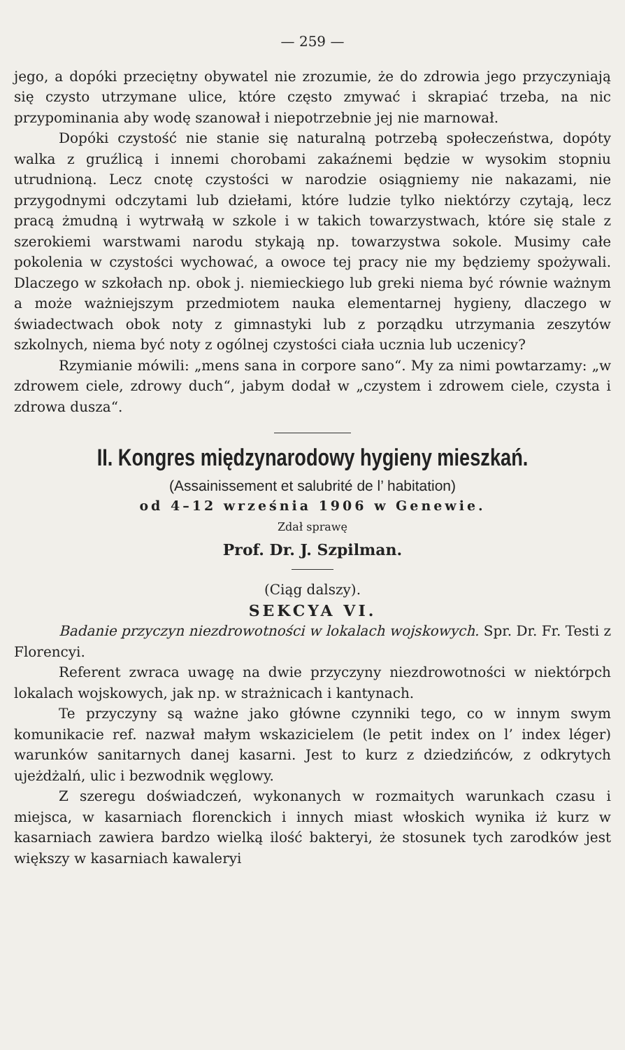— 259 —
jego, a dopóki przeciętny obywatel nie zrozumie, że do zdrowia jego przyczyniają się czysto utrzymane ulice, które często zmywać i skrapiać trzeba, na nic przypominania aby wodę szanował i niepotrzebnie jej nie marnował.
Dopóki czystość nie stanie się naturalną potrzebą społeczeństwa, dopóty walka z gruźlicą i innemi chorobami zakaźnemi będzie w wysokim stopniu utrudnioną. Lecz cnotę czystości w narodzie osiągniemy nie nakazami, nie przygodnymi odczytami lub dziełami, które ludzie tylko niektórzy czytają, lecz pracą żmudną i wytrwałą w szkole i w takich towarzystwach, które się stale z szerokiemi warstwami narodu stykają np. towarzystwa sokole. Musimy całe pokolenia w czystości wychować, a owoce tej pracy nie my będziemy spożywali. Dlaczego w szkołach np. obok j. niemieckiego lub greki niema być równie ważnym a może ważniejszym przedmiotem nauka elementarnej hygieny, dlaczego w świadectwach obok noty z gimnastyki lub z porządku utrzymania zeszytów szkolnych, niema być noty z ogólnej czystości ciała ucznia lub uczenicy?
Rzymianie mówili: „mens sana in corpore sano“. My za nimi powtarzamy: „w zdrowem ciele, zdrowy duch“, jabym dodał w „czystem i zdrowem ciele, czysta i zdrowa dusza“.
II. Kongres międzynarodowy hygieny mieszkań.
(Assainissement et salubrité de l’ habitation)
od 4–12 września 1906 w Genewie.
Zdał sprawę
Prof. Dr. J. Szpilman.
(Ciąg dalszy).
SEKCYA VI.
Badanie przyczyn niezdrowotności w lokalach wojskowych. Spr. Dr. Fr. Testi z Florencyi.
Referent zwraca uwagę na dwie przyczyny niezdrowotności w niektórpch lokalach wojskowych, jak np. w strażnicach i kantynach.
Te przyczyny są ważne jako główne czynniki tego, co w innym swym komunikacie ref. nazwał małym wskazicielem (le petit index on l’ index léger) warunków sanitarnych danej kasarni. Jest to kurz z dziedzińców, z odkrytych ujeżdżalń, ulic i bezwodnik węglowy.
Z szeregu doświadczeń, wykonanych w rozmaitych warunkach czasu i miejsca, w kasarniach florenckich i innych miast włoskich wynika iż kurz w kasarniach zawiera bardzo wielką ilość bakteryi, że stosunek tych zarodków jest większy w kasarniach kawaleryi